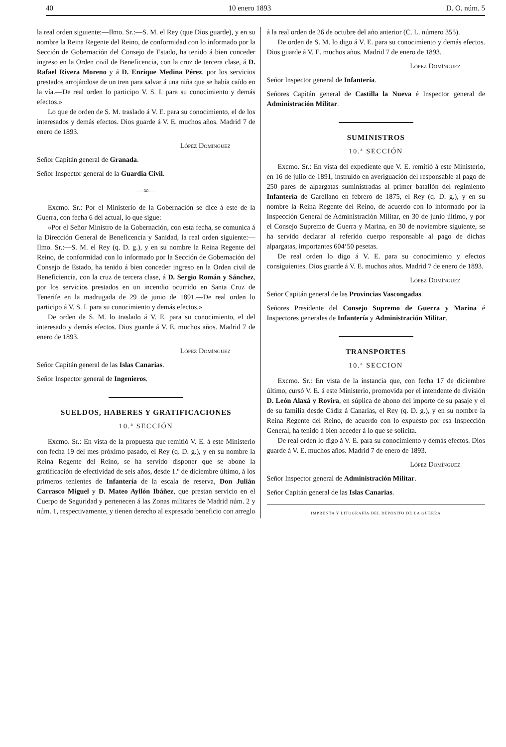40 10 enero 1893 D. O. núm. 5
la real orden siguiente:—Ilmo. Sr.:—S. M. el Rey (que Dios guarde), y en su nombre la Reina Regente del Reino, de conformidad con lo informado por la Sección de Gobernación del Consejo de Estado, ha tenido á bien conceder ingreso en la Orden civil de Beneficencia, con la cruz de tercera clase, á D. Rafael Rivera Moreno y á D. Enrique Medina Pérez, por los servicios prestados arrojándose de un tren para salvar á una niña que se había caído en la vía.—De real orden lo participo V. S. I. para su conocimiento y demás efectos.»
Lo que de orden de S. M. traslado á V. E. para su conocimiento, el de los interesados y demás efectos. Dios guarde á V. E. muchos años. Madrid 7 de enero de 1893.
López Domínguez
Señor Capitán general de Granada.
Señor Inspector general de la Guardia Civil.
—∞—
Excmo. Sr.: Por el Ministerio de la Gobernación se dice á este de la Guerra, con fecha 6 del actual, lo que sigue:
«Por el Señor Ministro de la Gobernación, con esta fecha, se comunica á la Dirección General de Beneficencia y Sanidad, la real orden siguiente:—Ilmo. Sr.:—S. M. el Rey (q. D. g.), y en su nombre la Reina Regente del Reino, de conformidad con lo informado por la Sección de Gobernación del Consejo de Estado, ha tenido á bien conceder ingreso en la Orden civil de Beneficiencia, con la cruz de tercera clase, á D. Sergio Román y Sánchez, por los servicios prestados en un incendio ocurrido en Santa Cruz de Tenerife en la madrugada de 29 de junio de 1891.—De real orden lo participo á V. S. I. para su conocimiento y demás efectos.»
De orden de S. M. lo traslado á V. E. para su conocimiento, el del interesado y demás efectos. Dios guarde á V. E. muchos años. Madrid 7 de enero de 1893.
López Domínguez
Señor Capitán general de las Islas Canarias.
Señor Inspector general de Ingenieros.
SUELDOS, HABERES Y GRATIFICACIONES
10.ª SECCIÓN
Excmo. Sr.: En vista de la propuesta que remitió V. E. á este Ministerio con fecha 19 del mes próximo pasado, el Rey (q. D. g.), y en su nombre la Reina Regente del Reino, se ha servido disponer que se abone la gratificación de efectividad de seis años, desde 1.º de diciembre último, á los primeros tenientes de Infantería de la escala de reserva, Don Julián Carrasco Miguel y D. Mateo Ayllón Ibáñez, que prestan servicio en el Cuerpo de Seguridad y pertenecen á las Zonas militares de Madrid núm. 2 y núm. 1, respectivamente, y tienen derecho al expresado beneficio con arreglo
á la real orden de 26 de octubre del año anterior (C. L. número 355).
De orden de S. M. lo digo á V. E. para su conocimiento y demás efectos. Dios guarde á V. E. muchos años. Madrid 7 de enero de 1893.
López Domínguez
Señor Inspector general de Infantería.
Señores Capitán general de Castilla la Nueva é Inspector general de Administración Militar.
SUMINISTROS
10.ª SECCIÓN
Excmo. Sr.: En vista del expediente que V. E. remitió á este Ministerio, en 16 de julio de 1891, instruído en averiguación del responsable al pago de 250 pares de alpargatas suministradas al primer batallón del regimiento Infantería de Garellano en febrero de 1875, el Rey (q. D. g.), y en su nombre la Reina Regente del Reino, de acuerdo con lo informado por la Inspección General de Administración Militar, en 30 de junio último, y por el Consejo Supremo de Guerra y Marina, en 30 de noviembre siguiente, se ha servido declarar al referido cuerpo responsable al pago de dichas alpargatas, importantes 604‘50 pesetas.
De real orden lo digo á V. E. para su conocimiento y efectos consiguientes. Dios guarde á V. E. muchos años. Madrid 7 de enero de 1893.
López Domínguez
Señor Capitán general de las Provincias Vascongadas.
Señores Presidente del Consejo Supremo de Guerra y Marina é Inspectores generales de Infantería y Administración Militar.
TRANSPORTES
10.ª SECCION
Excmo. Sr.: En vista de la instancia que, con fecha 17 de diciembre último, cursó V. E. á este Ministerio, promovida por el intendente de división D. León Alaxá y Rovira, en súplica de abono del importe de su pasaje y el de su familia desde Cádiz á Canarias, el Rey (q. D. g.), y en su nombre la Reina Regente del Reino, de acuerdo con lo expuesto por esa Inspección General, ha tenido á bien acceder á lo que se solicita.
De real orden lo digo á V. E. para su conocimiento y demás efectos. Dios guarde á V. E. muchos años. Madrid 7 de enero de 1893.
López Domínguez
Señor Inspector general de Administración Militar.
Señor Capitán general de las Islas Canarias.
IMPRENTA Y LITOGRAFÍA DEL DEPÓSITO DE LA GUERRA